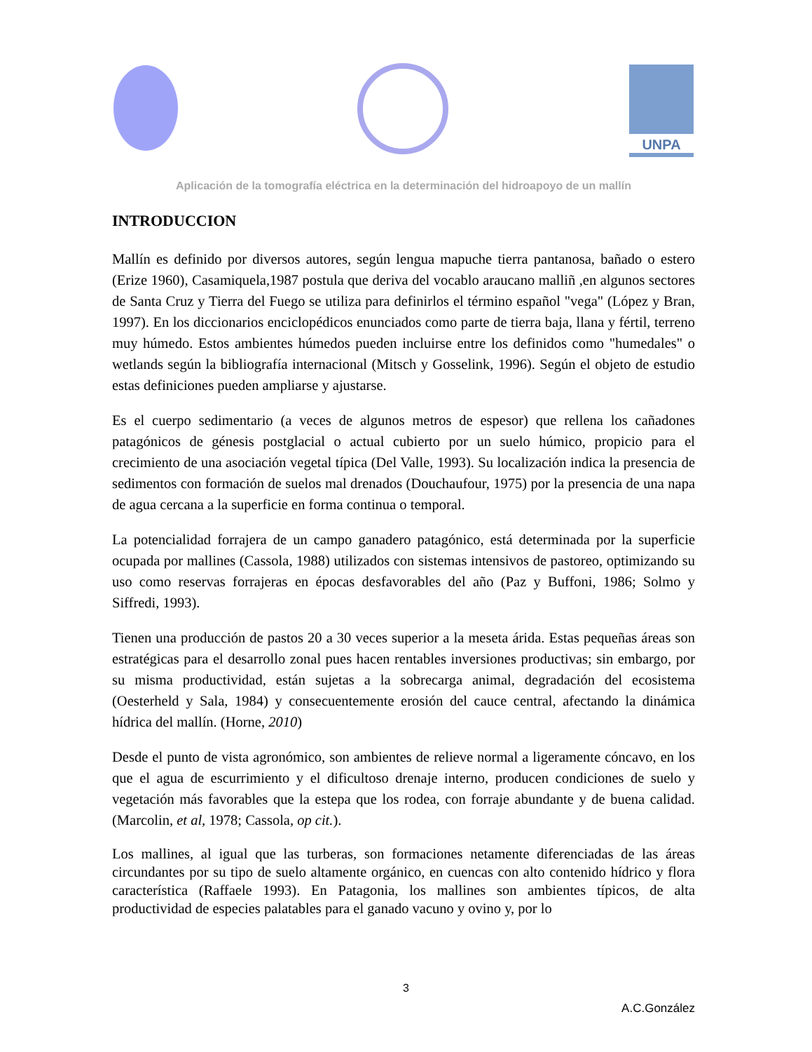UNPA
Aplicación de la tomografía eléctrica en la determinación del hidroapoyo de un mallín
INTRODUCCION
Mallín es definido por diversos autores, según lengua mapuche tierra pantanosa, bañado o estero (Erize 1960), Casamiquela,1987 postula que deriva del vocablo araucano malliñ ,en algunos sectores de Santa Cruz y Tierra del Fuego se utiliza para definirlos el término español "vega" (López y Bran, 1997). En los diccionarios enciclopédicos enunciados como parte de tierra baja, llana y fértil, terreno muy húmedo. Estos ambientes húmedos pueden incluirse entre los definidos como "humedales" o wetlands según la bibliografía internacional (Mitsch y Gosselink, 1996). Según el objeto de estudio estas definiciones pueden ampliarse y ajustarse.
Es el cuerpo sedimentario (a veces de algunos metros de espesor) que rellena los cañadones patagónicos de génesis postglacial o actual cubierto por un suelo húmico, propicio para el crecimiento de una asociación vegetal típica (Del Valle, 1993). Su localización indica la presencia de sedimentos con formación de suelos mal drenados (Douchaufour, 1975) por la presencia de una napa de agua cercana a la superficie en forma continua o temporal.
La potencialidad forrajera de un campo ganadero patagónico, está determinada por la superficie ocupada por mallines (Cassola, 1988) utilizados con sistemas intensivos de pastoreo, optimizando su uso como reservas forrajeras en épocas desfavorables del año (Paz y Buffoni, 1986; Solmo y Siffredi, 1993).
Tienen una producción de pastos 20 a 30 veces superior a la meseta árida. Estas pequeñas áreas son estratégicas para el desarrollo zonal pues hacen rentables inversiones productivas; sin embargo, por su misma productividad, están sujetas a la sobrecarga animal, degradación del ecosistema (Oesterheld y Sala, 1984) y consecuentemente erosión del cauce central, afectando la dinámica hídrica del mallín. (Horne, 2010)
Desde el punto de vista agronómico, son ambientes de relieve normal a ligeramente cóncavo, en los que el agua de escurrimiento y el dificultoso drenaje interno, producen condiciones de suelo y vegetación más favorables que la estepa que los rodea, con forraje abundante y de buena calidad. (Marcolin, et al, 1978; Cassola, op cit.).
Los mallines, al igual que las turberas, son formaciones netamente diferenciadas de las áreas circundantes por su tipo de suelo altamente orgánico, en cuencas con alto contenido hídrico y flora característica (Raffaele 1993). En Patagonia, los mallines son ambientes típicos, de alta productividad de especies palatables para el ganado vacuno y ovino y, por lo
3
A.C.González